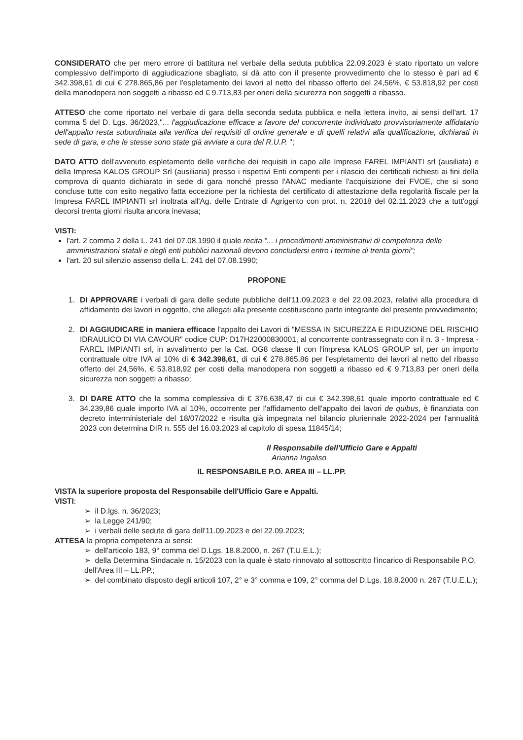CONSIDERATO che per mero errore di battitura nel verbale della seduta pubblica 22.09.2023 è stato riportato un valore complessivo dell'importo di aggiudicazione sbagliato, si dà atto con il presente provvedimento che lo stesso è pari ad € 342.398,61 di cui € 278.865,86 per l'espletamento dei lavori al netto del ribasso offerto del 24,56%, € 53.818,92 per costi della manodopera non soggetti a ribasso ed € 9.713,83 per oneri della sicurezza non soggetti a ribasso.
ATTESO che come riportato nel verbale di gara della seconda seduta pubblica e nella lettera invito, ai sensi dell'art. 17 comma 5 del D. Lgs. 36/2023,"... l'aggiudicazione efficace a favore del concorrente individuato provvisoriamente affidatario dell'appalto resta subordinata alla verifica dei requisiti di ordine generale e di quelli relativi alla qualificazione, dichiarati in sede di gara, e che le stesse sono state già avviate a cura del R.U.P. ";
DATO ATTO dell'avvenuto espletamento delle verifiche dei requisiti in capo alle Imprese FAREL IMPIANTI srl (ausiliata) e della Impresa KALOS GROUP Srl (ausiliaria) presso i rispettivi Enti compenti per i rilascio dei certificati richiesti ai fini della comprova di quanto dichiarato in sede di gara nonché presso l'ANAC mediante l'acquisizione dei FVOE, che si sono concluse tutte con esito negativo fatta eccezione per la richiesta del certificato di attestazione della regolarità fiscale per la Impresa FAREL IMPIANTI srl inoltrata all'Ag. delle Entrate di Agrigento con prot. n. 22018 del 02.11.2023 che a tutt'oggi decorsi trenta giorni risulta ancora inevasa;
VISTI:
l'art. 2 comma 2 della L. 241 del 07.08.1990 il quale recita "... i procedimenti amministrativi di competenza delle amministrazioni statali e degli enti pubblici nazionali devono concludersi entro i termine di trenta giorni";
l'art. 20 sul silenzio assenso della L. 241 del 07.08.1990;
PROPONE
1. DI APPROVARE i verbali di gara delle sedute pubbliche dell'11.09.2023 e del 22.09.2023, relativi alla procedura di affidamento dei lavori in oggetto, che allegati alla presente costituiscono parte integrante del presente provvedimento;
2. DI AGGIUDICARE in maniera efficace l'appalto dei Lavori di "MESSA IN SICUREZZA E RIDUZIONE DEL RISCHIO IDRAULICO DI VIA CAVOUR" codice CUP: D17H22000830001, al concorrente contrassegnato con il n. 3 - Impresa - FAREL IMPIANTI srl, in avvalimento per la Cat. OG8 classe II con l'impresa KALOS GROUP srl, per un importo contrattuale oltre IVA al 10% di € 342.398,61, di cui € 278.865,86 per l'espletamento dei lavori al netto del ribasso offerto del 24,56%, € 53.818,92 per costi della manodopera non soggetti a ribasso ed € 9.713,83 per oneri della sicurezza non soggetti a ribasso;
3. DI DARE ATTO che la somma complessiva di € 376.638,47 di cui € 342.398,61 quale importo contrattuale ed € 34.239,86 quale importo IVA al 10%, occorrente per l'affidamento dell'appalto dei lavori de quibus, è finanziata con decreto interministeriale del 18/07/2022 e risulta già impegnata nel bilancio pluriennale 2022-2024 per l'annualità 2023 con determina DIR n. 555 del 16.03.2023 al capitolo di spesa 11845/14;
Il Responsabile dell'Ufficio Gare e Appalti
Arianna Ingaliso
IL RESPONSABILE P.O. AREA III – LL.PP.
VISTA la superiore proposta del Responsabile dell'Ufficio Gare e Appalti.
VISTI:
➢ il D.lgs. n. 36/2023;
➢ la Legge 241/90;
➢ i verbali delle sedute di gara dell'11.09.2023 e del 22.09.2023;
ATTESA la propria competenza ai sensi:
➢ dell'articolo 183, 9° comma del D.Lgs. 18.8.2000, n. 267 (T.U.E.L.);
➢ della Determina Sindacale n. 15/2023 con la quale è stato rinnovato al sottoscritto l'incarico di Responsabile P.O. dell'Area III – LL.PP.;
➢ del combinato disposto degli articoli 107, 2° e 3° comma e 109, 2° comma del D.Lgs. 18.8.2000 n. 267 (T.U.E.L.);